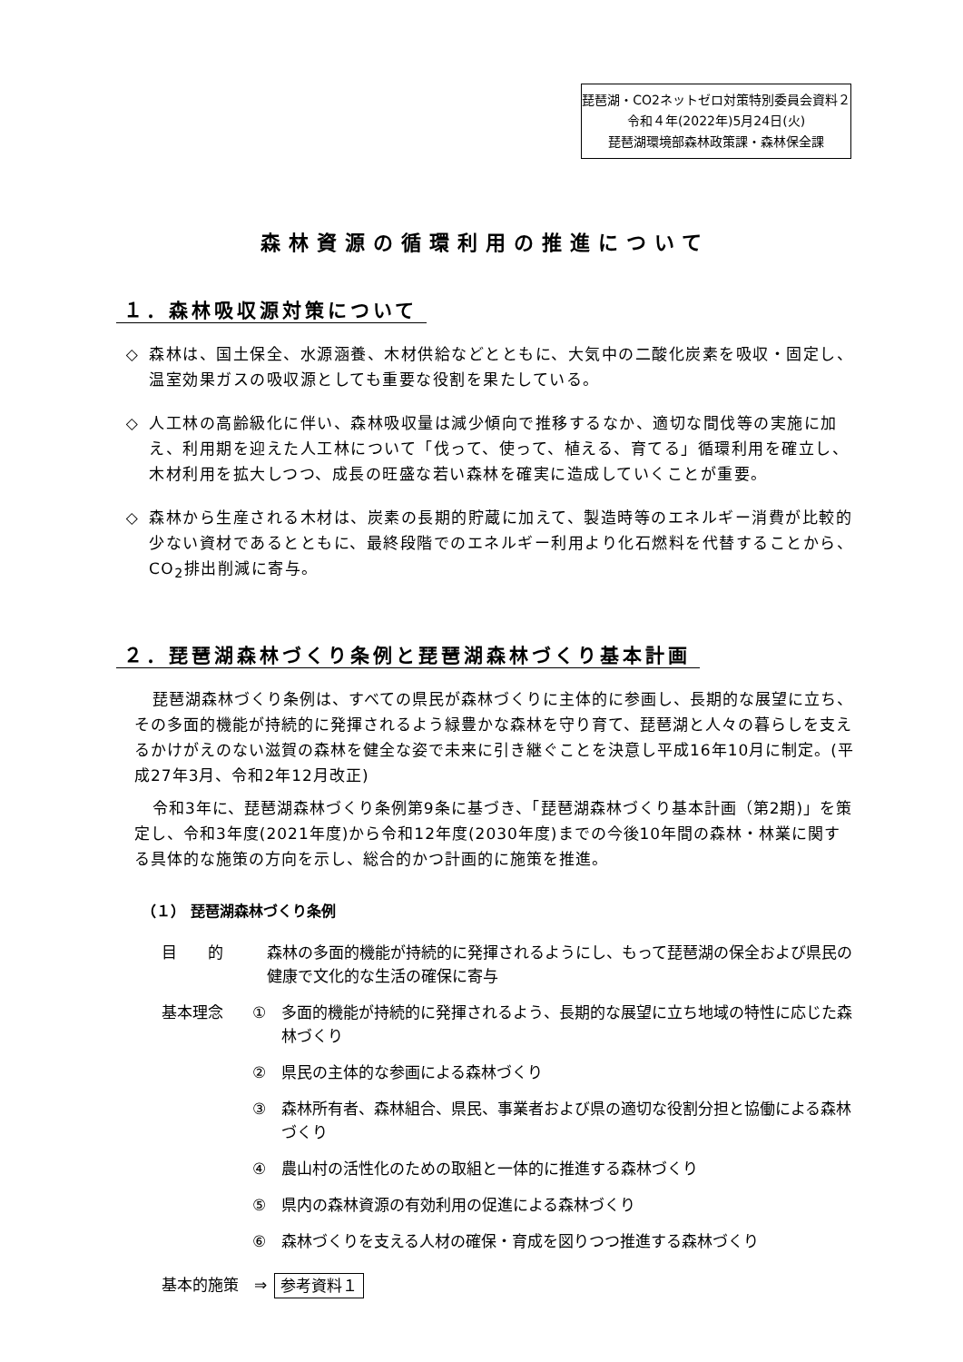琵琶湖・CO2ネットゼロ対策特別委員会資料２
令和４年(2022年)5月24日(火)
琵琶湖環境部森林政策課・森林保全課
森林資源の循環利用の推進について
１．森林吸収源対策について
◇ 森林は、国土保全、水源涵養、木材供給などとともに、大気中の二酸化炭素を吸収・固定し、温室効果ガスの吸収源としても重要な役割を果たしている。
◇ 人工林の高齢級化に伴い、森林吸収量は減少傾向で推移するなか、適切な間伐等の実施に加え、利用期を迎えた人工林について「伐って、使って、植える、育てる」循環利用を確立し、木材利用を拡大しつつ、成長の旺盛な若い森林を確実に造成していくことが重要。
◇ 森林から生産される木材は、炭素の長期的貯蔵に加えて、製造時等のエネルギー消費が比較的少ない資材であるとともに、最終段階でのエネルギー利用より化石燃料を代替することから、CO<sub>2</sub>排出削減に寄与。
２．琵琶湖森林づくり条例と琵琶湖森林づくり基本計画
琵琶湖森林づくり条例は、すべての県民が森林づくりに主体的に参画し、長期的な展望に立ち、その多面的機能が持続的に発揮されるよう緑豊かな森林を守り育て、琵琶湖と人々の暮らしを支えるかけがえのない滋賀の森林を健全な姿で未来に引き継ぐことを決意し平成16年10月に制定。(平成27年3月、令和2年12月改正)
令和3年に、琵琶湖森林づくり条例第9条に基づき、「琵琶湖森林づくり基本計画（第2期)」を策定し、令和3年度(2021年度)から令和12年度(2030年度)までの今後10年間の森林・林業に関する具体的な施策の方向を示し、総合的かつ計画的に施策を推進。
（１） 琵琶湖森林づくり条例
目　　的 森林の多面的機能が持続的に発揮されるようにし、もって琵琶湖の保全および県民の健康で文化的な生活の確保に寄与
基本理念 ① 多面的機能が持続的に発揮されるよう、長期的な展望に立ち地域の特性に応じた森林づくり
② 県民の主体的な参画による森林づくり
③ 森林所有者、森林組合、県民、事業者および県の適切な役割分担と協働による森林づくり
④ 農山村の活性化のための取組と一体的に推進する森林づくり
⑤ 県内の森林資源の有効利用の促進による森林づくり
⑥ 森林づくりを支える人材の確保・育成を図りつつ推進する森林づくり
基本的施策　⇒ 参考資料１